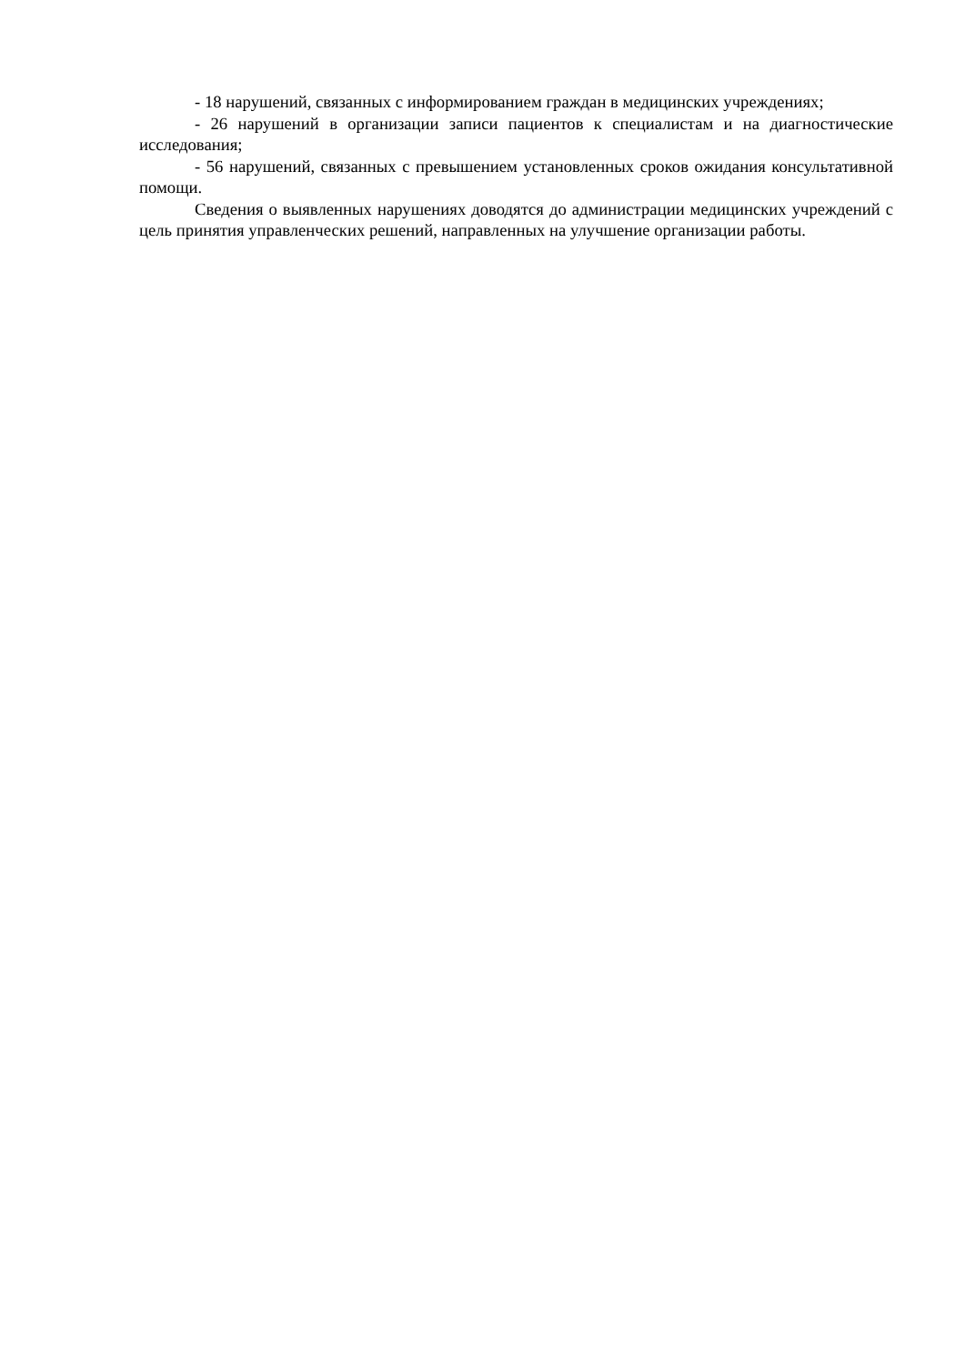- 18 нарушений, связанных с информированием граждан в медицинских учреждениях;
- 26 нарушений в организации записи пациентов к специалистам и на диагностические исследования;
- 56 нарушений, связанных с превышением установленных сроков ожидания консультативной помощи.
Сведения о выявленных нарушениях доводятся до администрации медицинских учреждений с цель принятия управленческих решений, направленных на улучшение организации работы.